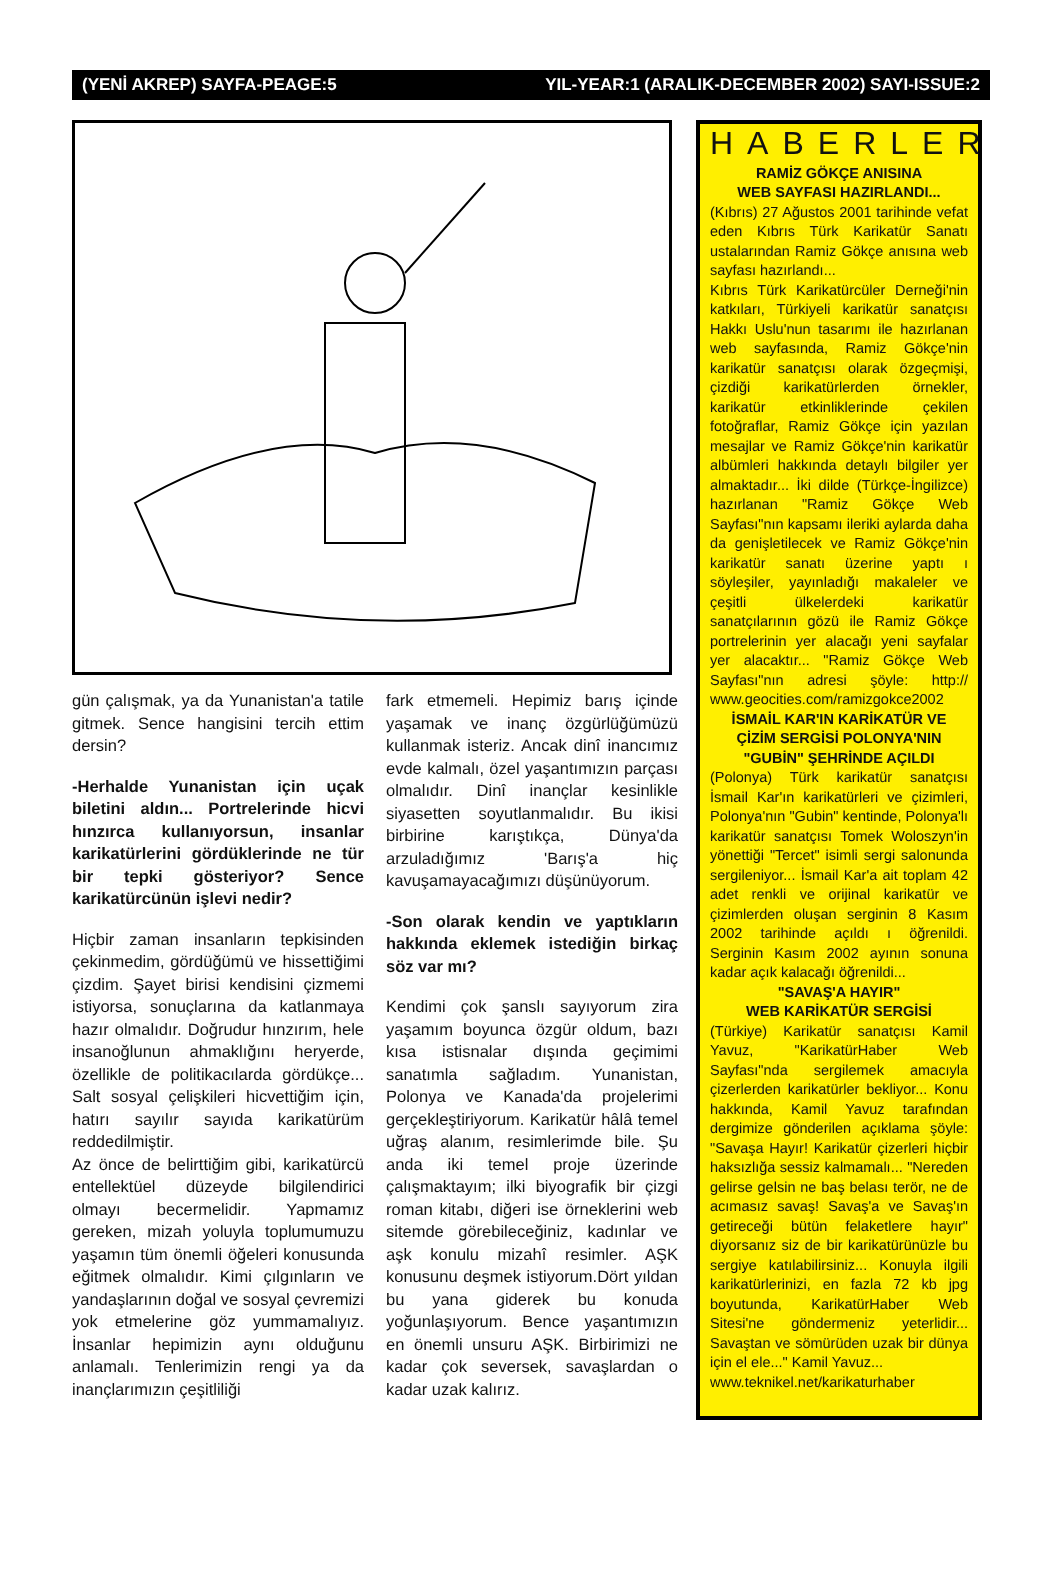(YENİ AKREP) SAYFA-PEAGE:5 YIL-YEAR:1 (ARALIK-DECEMBER 2002) SAYI-ISSUE:2
gün çalışmak, ya da Yunanistan'a tatile gitmek. Sence hangisini tercih ettim dersin?
-Herhalde Yunanistan için uçak biletini aldın... Portrelerinde hicvi hınzırca kullanıyorsun, insanlar karikatürlerini gördüklerinde ne tür bir tepki gösteriyor? Sence karikatürcünün işlevi nedir?
Hiçbir zaman insanların tepkisinden çekinmedim, gördüğümü ve hissettiğimi çizdim. Şayet birisi kendisini çizmemi istiyorsa, sonuçlarına da katlanmaya hazır olmalıdır. Doğrudur hınzırım, hele insanoğlunun ahmaklığını heryerde, özellikle de politikacılarda gördükçe... Salt sosyal çelişkileri hicvettiğim için, hatırı sayılır sayıda karikatürüm reddedilmiştir.
Az önce de belirttiğim gibi, karikatürcü entellektüel düzeyde bilgilendirici olmayı becermelidir. Yapmamız gereken, mizah yoluyla toplumumuzu yaşamın tüm önemli öğeleri konusunda eğitmek olmalıdır. Kimi çılgınların ve yandaşlarının doğal ve sosyal çevremizi yok etmelerine göz yummamalıyız. İnsanlar hepimizin aynı olduğunu anlamalı. Tenlerimizin rengi ya da inançlarımızın çeşitliliği
fark etmemeli. Hepimiz barış içinde yaşamak ve inanç özgürlüğümüzü kullanmak isteriz. Ancak dinî inancımız evde kalmalı, özel yaşantımızın parçası olmalıdır. Dinî inançlar kesinlikle siyasetten soyutlanmalıdır. Bu ikisi birbirine karıştıkça, Dünya'da arzuladığımız 'Barış'a hiç kavuşamayacağımızı düşünüyorum.
-Son olarak kendin ve yaptıkların hakkında eklemek istediğin birkaç söz var mı?
Kendimi çok şanslı sayıyorum zira yaşamım boyunca özgür oldum, bazı kısa istisnalar dışında geçimimi sanatımla sağladım. Yunanistan, Polonya ve Kanada'da projelerimi gerçekleştiriyorum. Karikatür hâlâ temel uğraş alanım, resimlerimde bile. Şu anda iki temel proje üzerinde çalışmaktayım; ilki biyografik bir çizgi roman kitabı, diğeri ise örneklerini web sitemde görebileceğiniz, kadınlar ve aşk konulu mizahî resimler. AŞK konusunu deşmek istiyorum.Dört yıldan bu yana giderek bu konuda yoğunlaşıyorum. Bence yaşantımızın en önemli unsuru AŞK. Birbirimizi ne kadar çok seversek, savaşlardan o kadar uzak kalırız.
HABERLER
RAMİZ GÖKÇE ANISINA
WEB SAYFASI HAZIRLANDI...
(Kıbrıs) 27 Ağustos 2001 tarihinde vefat eden Kıbrıs Türk Karikatür Sanatı ustalarından Ramiz Gökçe anısına web sayfası hazırlandı...
Kıbrıs Türk Karikatürcüler Derneği'nin katkıları, Türkiyeli karikatür sanatçısı Hakkı Uslu'nun tasarımı ile hazırlanan web sayfasında, Ramiz Gökçe'nin karikatür sanatçısı olarak özgeçmişi, çizdiği karikatürlerden örnekler, karikatür etkinliklerinde çekilen fotoğraflar, Ramiz Gökçe için yazılan mesajlar ve Ramiz Gökçe'nin karikatür albümleri hakkında detaylı bilgiler yer almaktadır... İki dilde (Türkçe-İngilizce) hazırlanan "Ramiz Gökçe Web Sayfası"nın kapsamı ileriki aylarda daha da genişletilecek ve Ramiz Gökçe'nin karikatür sanatı üzerine yaptı ı söyleşiler, yayınladığı makaleler ve çeşitli ülkelerdeki karikatür sanatçılarının gözü ile Ramiz Gökçe portrelerinin yer alacağı yeni sayfalar yer alacaktır... "Ramiz Gökçe Web Sayfası"nın adresi şöyle: http:// www.geocities.com/ramizgokce2002
İSMAİL KAR'IN KARİKATÜR VE ÇİZİM SERGİSİ POLONYA'NIN "GUBİN" ŞEHRİNDE AÇILDI
(Polonya) Türk karikatür sanatçısı İsmail Kar'ın karikatürleri ve çizimleri, Polonya'nın "Gubin" kentinde, Polonya'lı karikatür sanatçısı Tomek Woloszyn'in yönettiği "Tercet" isimli sergi salonunda sergileniyor... İsmail Kar'a ait toplam 42 adet renkli ve orijinal karikatür ve çizimlerden oluşan serginin 8 Kasım 2002 tarihinde açıldı ı öğrenildi. Serginin Kasım 2002 ayının sonuna kadar açık kalacağı öğrenildi...
"SAVAŞ'A HAYIR"
WEB KARİKATÜR SERGİSİ
(Türkiye) Karikatür sanatçısı Kamil Yavuz, "KarikatürHaber Web Sayfası"nda sergilemek amacıyla çizerlerden karikatürler bekliyor... Konu hakkında, Kamil Yavuz tarafından dergimize gönderilen açıklama şöyle: "Savaşa Hayır! Karikatür çizerleri hiçbir haksızlığa sessiz kalmamalı... "Nereden gelirse gelsin ne baş belası terör, ne de acımasız savaş! Savaş'a ve Savaş'ın getireceği bütün felaketlere hayır" diyorsanız siz de bir karikatürünüzle bu sergiye katılabilirsiniz... Konuyla ilgili karikatürlerinizi, en fazla 72 kb jpg boyutunda, KarikatürHaber Web Sitesi'ne göndermeniz yeterlidir... Savaştan ve sömürüden uzak bir dünya için el ele..." Kamil Yavuz...
www.teknikel.net/karikaturhaber